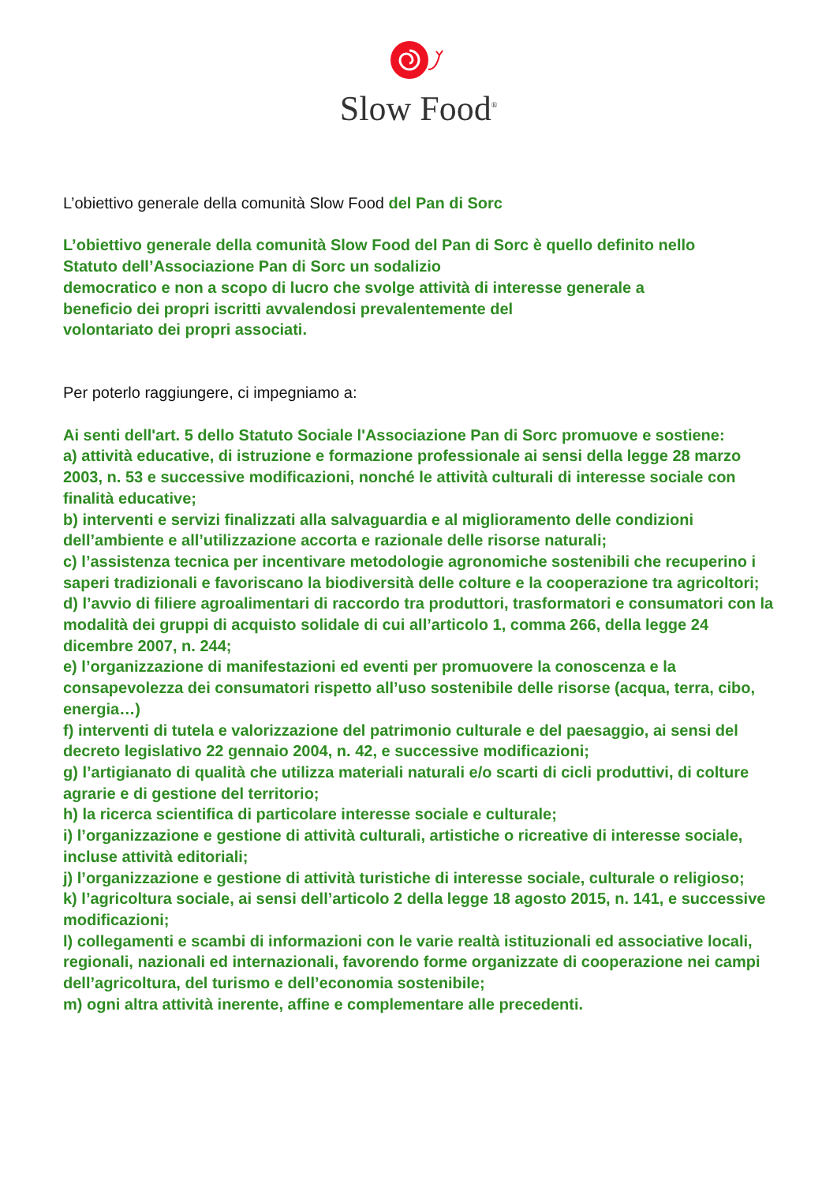Slow Food<sup>®</sup>
L’obiettivo generale della comunità Slow Food del Pan di Sorc
L’obiettivo generale della comunità Slow Food del Pan di Sorc è quello definito nello
Statuto dell’Associazione Pan di Sorc un sodalizio
democratico e non a scopo di lucro che svolge attività di interesse generale a
beneficio dei propri iscritti avvalendosi prevalentemente del
volontariato dei propri associati.
Per poterlo raggiungere, ci impegniamo a:
Ai senti dell'art. 5 dello Statuto Sociale l'Associazione Pan di Sorc promuove e sostiene:
a) attività educative, di istruzione e formazione professionale ai sensi della legge 28 marzo 2003, n. 53 e successive modificazioni, nonché le attività culturali di interesse sociale con finalità educative;
b) interventi e servizi finalizzati alla salvaguardia e al miglioramento delle condizioni dell’ambiente e all’utilizzazione accorta e razionale delle risorse naturali;
c) l’assistenza tecnica per incentivare metodologie agronomiche sostenibili che recuperino i saperi tradizionali e favoriscano la biodiversità delle colture e la cooperazione tra agricoltori;
d) l’avvio di filiere agroalimentari di raccordo tra produttori, trasformatori e consumatori con la modalità dei gruppi di acquisto solidale di cui all’articolo 1, comma 266, della legge 24 dicembre 2007, n. 244;
e) l’organizzazione di manifestazioni ed eventi per promuovere la conoscenza e la consapevolezza dei consumatori rispetto all’uso sostenibile delle risorse (acqua, terra, cibo, energia…)
f) interventi di tutela e valorizzazione del patrimonio culturale e del paesaggio, ai sensi del decreto legislativo 22 gennaio 2004, n. 42, e successive modificazioni;
g) l’artigianato di qualità che utilizza materiali naturali e/o scarti di cicli produttivi, di colture agrarie e di gestione del territorio;
h) la ricerca scientifica di particolare interesse sociale e culturale;
i) l’organizzazione e gestione di attività culturali, artistiche o ricreative di interesse sociale, incluse attività editoriali;
j) l’organizzazione e gestione di attività turistiche di interesse sociale, culturale o religioso;
k) l’agricoltura sociale, ai sensi dell’articolo 2 della legge 18 agosto 2015, n. 141, e successive modificazioni;
l) collegamenti e scambi di informazioni con le varie realtà istituzionali ed associative locali, regionali, nazionali ed internazionali, favorendo forme organizzate di cooperazione nei campi dell’agricoltura, del turismo e dell’economia sostenibile;
m) ogni altra attività inerente, affine e complementare alle precedenti.